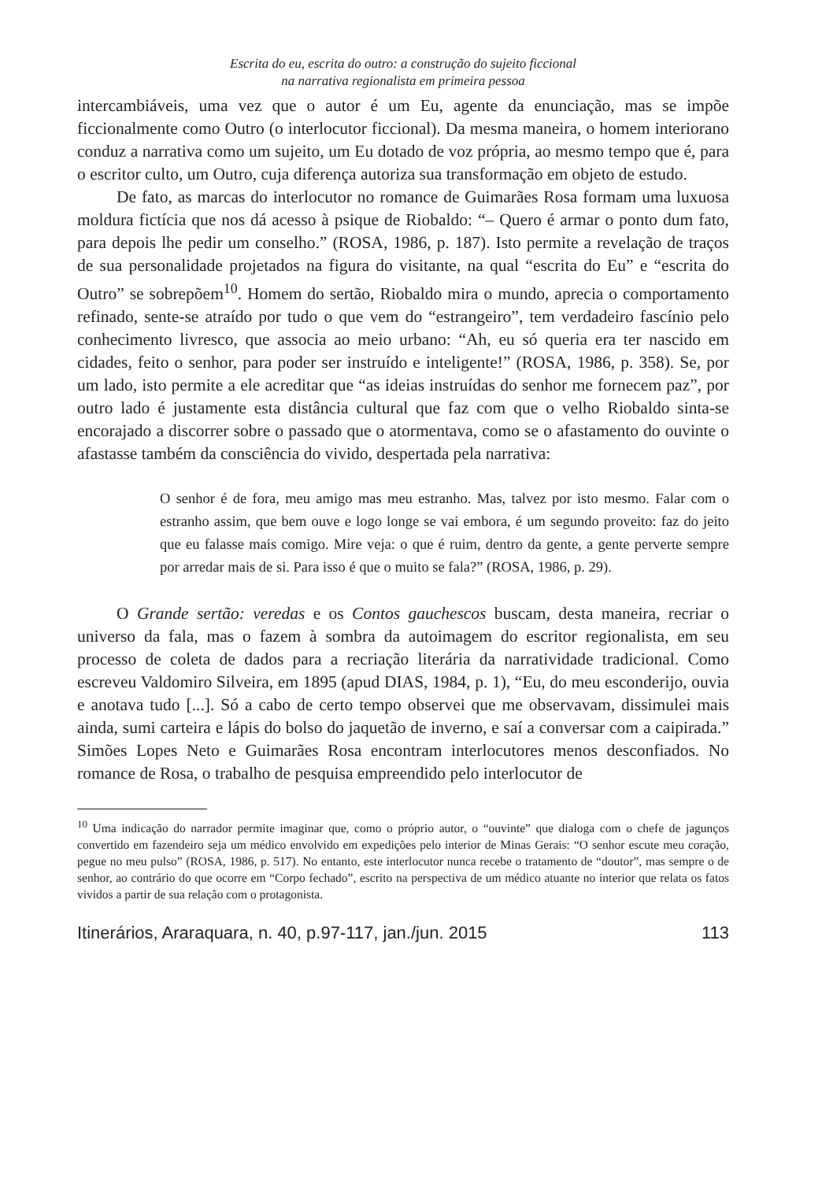Escrita do eu, escrita do outro: a construção do sujeito ficcional
na narrativa regionalista em primeira pessoa
intercambiáveis, uma vez que o autor é um Eu, agente da enunciação, mas se impõe ficcionalmente como Outro (o interlocutor ficcional). Da mesma maneira, o homem interiorano conduz a narrativa como um sujeito, um Eu dotado de voz própria, ao mesmo tempo que é, para o escritor culto, um Outro, cuja diferença autoriza sua transformação em objeto de estudo.
De fato, as marcas do interlocutor no romance de Guimarães Rosa formam uma luxuosa moldura fictícia que nos dá acesso à psique de Riobaldo: “– Quero é armar o ponto dum fato, para depois lhe pedir um conselho.” (ROSA, 1986, p. 187). Isto permite a revelação de traços de sua personalidade projetados na figura do visitante, na qual “escrita do Eu” e “escrita do Outro” se sobrepõem<sup>10</sup>. Homem do sertão, Riobaldo mira o mundo, aprecia o comportamento refinado, sente-se atraído por tudo o que vem do “estrangeiro”, tem verdadeiro fascínio pelo conhecimento livresco, que associa ao meio urbano: “Ah, eu só queria era ter nascido em cidades, feito o senhor, para poder ser instruído e inteligente!” (ROSA, 1986, p. 358). Se, por um lado, isto permite a ele acreditar que “as ideias instruídas do senhor me fornecem paz”, por outro lado é justamente esta distância cultural que faz com que o velho Riobaldo sinta-se encorajado a discorrer sobre o passado que o atormentava, como se o afastamento do ouvinte o afastasse também da consciência do vivido, despertada pela narrativa:
O senhor é de fora, meu amigo mas meu estranho. Mas, talvez por isto mesmo. Falar com o estranho assim, que bem ouve e logo longe se vai embora, é um segundo proveito: faz do jeito que eu falasse mais comigo. Mire veja: o que é ruim, dentro da gente, a gente perverte sempre por arredar mais de si. Para isso é que o muito se fala?” (ROSA, 1986, p. 29).
O Grande sertão: veredas e os Contos gauchescos buscam, desta maneira, recriar o universo da fala, mas o fazem à sombra da autoimagem do escritor regionalista, em seu processo de coleta de dados para a recriação literária da narratividade tradicional. Como escreveu Valdomiro Silveira, em 1895 (apud DIAS, 1984, p. 1), “Eu, do meu esconderijo, ouvia e anotava tudo [...]. Só a cabo de certo tempo observei que me observavam, dissimulei mais ainda, sumi carteira e lápis do bolso do jaquetão de inverno, e saí a conversar com a caipirada.” Simões Lopes Neto e Guimarães Rosa encontram interlocutores menos desconfiados. No romance de Rosa, o trabalho de pesquisa empreendido pelo interlocutor de
<sup>10</sup> Uma indicação do narrador permite imaginar que, como o próprio autor, o “ouvinte” que dialoga com o chefe de jagunços convertido em fazendeiro seja um médico envolvido em expedições pelo interior de Minas Gerais: “O senhor escute meu coração, pegue no meu pulso” (ROSA, 1986, p. 517). No entanto, este interlocutor nunca recebe o tratamento de “doutor”, mas sempre o de senhor, ao contrário do que ocorre em “Corpo fechado”, escrito na perspectiva de um médico atuante no interior que relata os fatos vividos a partir de sua relação com o protagonista.
Itinerários, Araraquara, n. 40, p.97-117, jan./jun. 2015 113